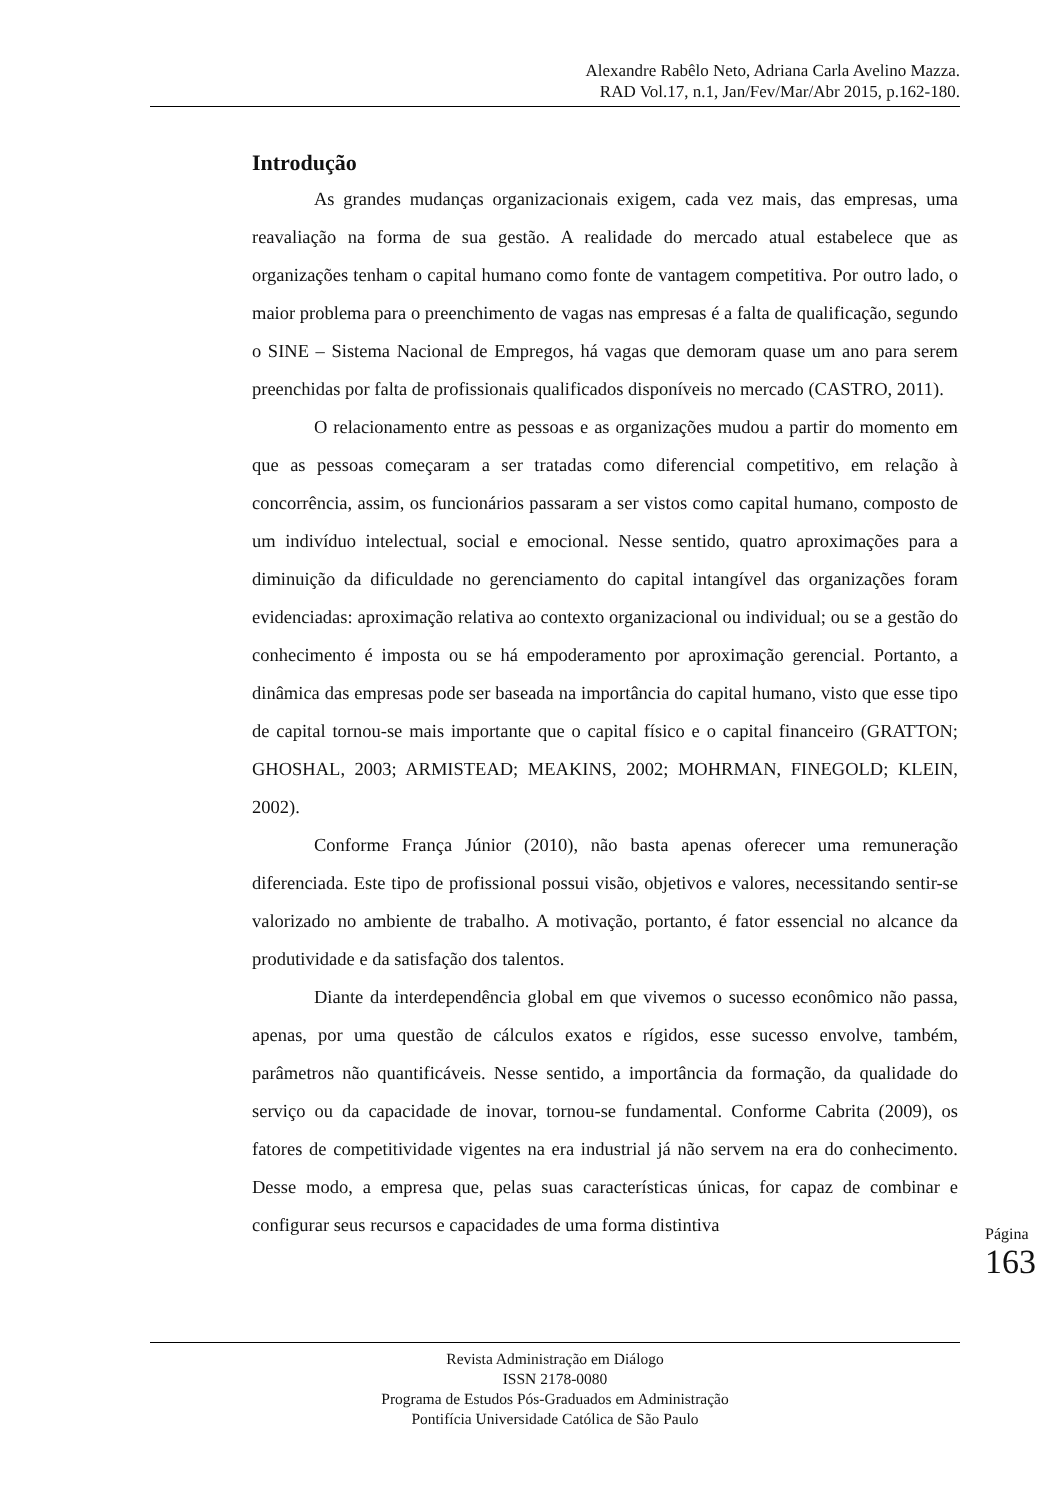Alexandre Rabêlo Neto, Adriana Carla Avelino Mazza.
RAD Vol.17, n.1, Jan/Fev/Mar/Abr 2015, p.162-180.
Introdução
As grandes mudanças organizacionais exigem, cada vez mais, das empresas, uma reavaliação na forma de sua gestão. A realidade do mercado atual estabelece que as organizações tenham o capital humano como fonte de vantagem competitiva. Por outro lado, o maior problema para o preenchimento de vagas nas empresas é a falta de qualificação, segundo o SINE – Sistema Nacional de Empregos, há vagas que demoram quase um ano para serem preenchidas por falta de profissionais qualificados disponíveis no mercado (CASTRO, 2011).
O relacionamento entre as pessoas e as organizações mudou a partir do momento em que as pessoas começaram a ser tratadas como diferencial competitivo, em relação à concorrência, assim, os funcionários passaram a ser vistos como capital humano, composto de um indivíduo intelectual, social e emocional. Nesse sentido, quatro aproximações para a diminuição da dificuldade no gerenciamento do capital intangível das organizações foram evidenciadas: aproximação relativa ao contexto organizacional ou individual; ou se a gestão do conhecimento é imposta ou se há empoderamento por aproximação gerencial. Portanto, a dinâmica das empresas pode ser baseada na importância do capital humano, visto que esse tipo de capital tornou-se mais importante que o capital físico e o capital financeiro (GRATTON; GHOSHAL, 2003; ARMISTEAD; MEAKINS, 2002; MOHRMAN, FINEGOLD; KLEIN, 2002).
Conforme França Júnior (2010), não basta apenas oferecer uma remuneração diferenciada. Este tipo de profissional possui visão, objetivos e valores, necessitando sentir-se valorizado no ambiente de trabalho. A motivação, portanto, é fator essencial no alcance da produtividade e da satisfação dos talentos.
Diante da interdependência global em que vivemos o sucesso econômico não passa, apenas, por uma questão de cálculos exatos e rígidos, esse sucesso envolve, também, parâmetros não quantificáveis. Nesse sentido, a importância da formação, da qualidade do serviço ou da capacidade de inovar, tornou-se fundamental. Conforme Cabrita (2009), os fatores de competitividade vigentes na era industrial já não servem na era do conhecimento. Desse modo, a empresa que, pelas suas características únicas, for capaz de combinar e configurar seus recursos e capacidades de uma forma distintiva
Página 163
Revista Administração em Diálogo
ISSN 2178-0080
Programa de Estudos Pós-Graduados em Administração
Pontifícia Universidade Católica de São Paulo